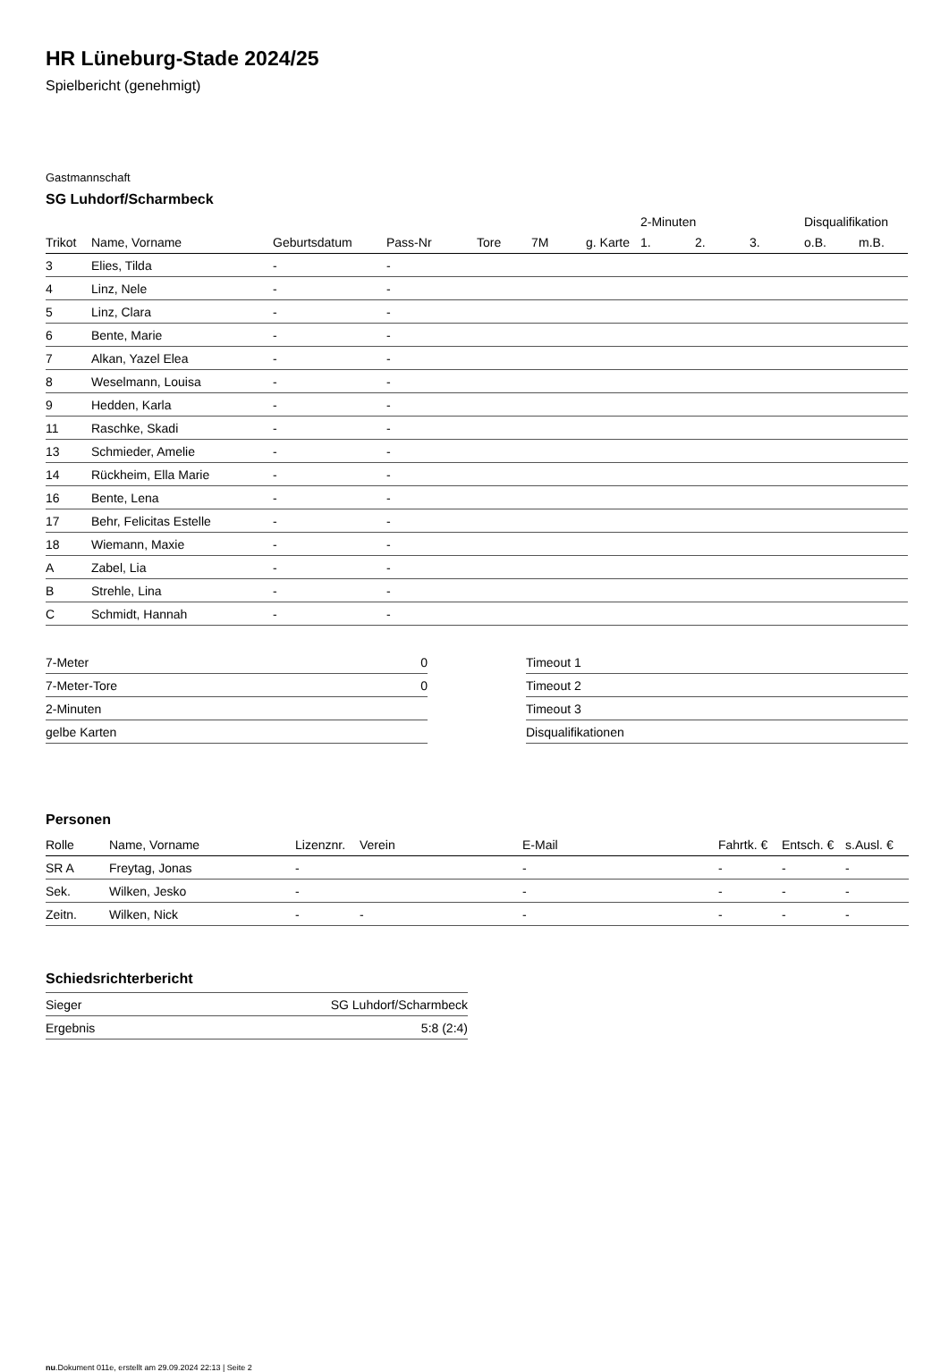HR Lüneburg-Stade 2024/25
Spielbericht (genehmigt)
Gastmannschaft
SG Luhdorf/Scharmbeck
| | | | | | | | 2-Minuten | | | Disqualifikation | |
| --- | --- | --- | --- | --- | --- | --- | --- | --- | --- | --- | --- |
| Trikot | Name, Vorname | Geburtsdatum | Pass-Nr | Tore | 7M | g. Karte | 1. | 2. | 3. | o.B. | m.B. |
| 3 | Elies, Tilda | - | - | | | | | | | | |
| 4 | Linz, Nele | - | - | | | | | | | | |
| 5 | Linz, Clara | - | - | | | | | | | | |
| 6 | Bente, Marie | - | - | | | | | | | | |
| 7 | Alkan, Yazel Elea | - | - | | | | | | | | |
| 8 | Weselmann, Louisa | - | - | | | | | | | | |
| 9 | Hedden, Karla | - | - | | | | | | | | |
| 11 | Raschke, Skadi | - | - | | | | | | | | |
| 13 | Schmieder, Amelie | - | - | | | | | | | | |
| 14 | Rückheim, Ella Marie | - | - | | | | | | | | |
| 16 | Bente, Lena | - | - | | | | | | | | |
| 17 | Behr, Felicitas Estelle | - | - | | | | | | | | |
| 18 | Wiemann, Maxie | - | - | | | | | | | | |
| A | Zabel, Lia | - | - | | | | | | | | |
| B | Strehle, Lina | - | - | | | | | | | | |
| C | Schmidt, Hannah | - | - | | | | | | | | |
| 7-Meter | 0 |
| 7-Meter-Tore | 0 |
| 2-Minuten | |
| gelbe Karten | |
| Timeout 1 | |
| Timeout 2 | |
| Timeout 3 | |
| Disqualifikationen | |
Personen
| Rolle | Name, Vorname | Lizenznr. | Verein | E-Mail | Fahrtk. € | Entsch. € | s.Ausl. € |
| --- | --- | --- | --- | --- | --- | --- | --- |
| SR A | Freytag, Jonas | - | | - | - | - | - |
| Sek. | Wilken, Jesko | - | | - | - | - | - |
| Zeitn. | Wilken, Nick | - | - | - | - | - | - |
Schiedsrichterbericht
| Sieger | SG Luhdorf/Scharmbeck |
| Ergebnis | 5:8 (2:4) |
nu.Dokument 011e, erstellt am 29.09.2024 22:13 | Seite 2